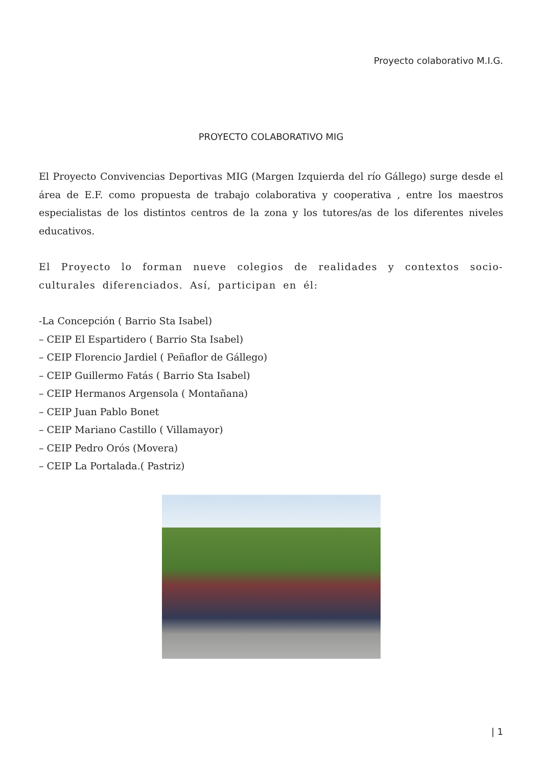Proyecto colaborativo M.I.G.
PROYECTO COLABORATIVO MIG
El Proyecto Convivencias Deportivas MIG (Margen Izquierda del río Gállego) surge desde el área de E.F. como propuesta de trabajo colaborativa y cooperativa , entre los maestros especialistas de los distintos centros de la zona y los tutores/as de los diferentes niveles educativos.
El Proyecto lo forman nueve colegios de realidades y contextos socio-culturales diferenciados. Así, participan en él:
-La Concepción ( Barrio Sta Isabel)
– CEIP El Espartidero ( Barrio Sta Isabel)
– CEIP Florencio Jardiel ( Peñaflor de Gállego)
– CEIP Guillermo Fatás ( Barrio Sta Isabel)
– CEIP Hermanos Argensola ( Montañana)
– CEIP Juan Pablo Bonet
– CEIP Mariano Castillo ( Villamayor)
– CEIP Pedro Orós (Movera)
– CEIP La Portalada.( Pastriz)
| 1